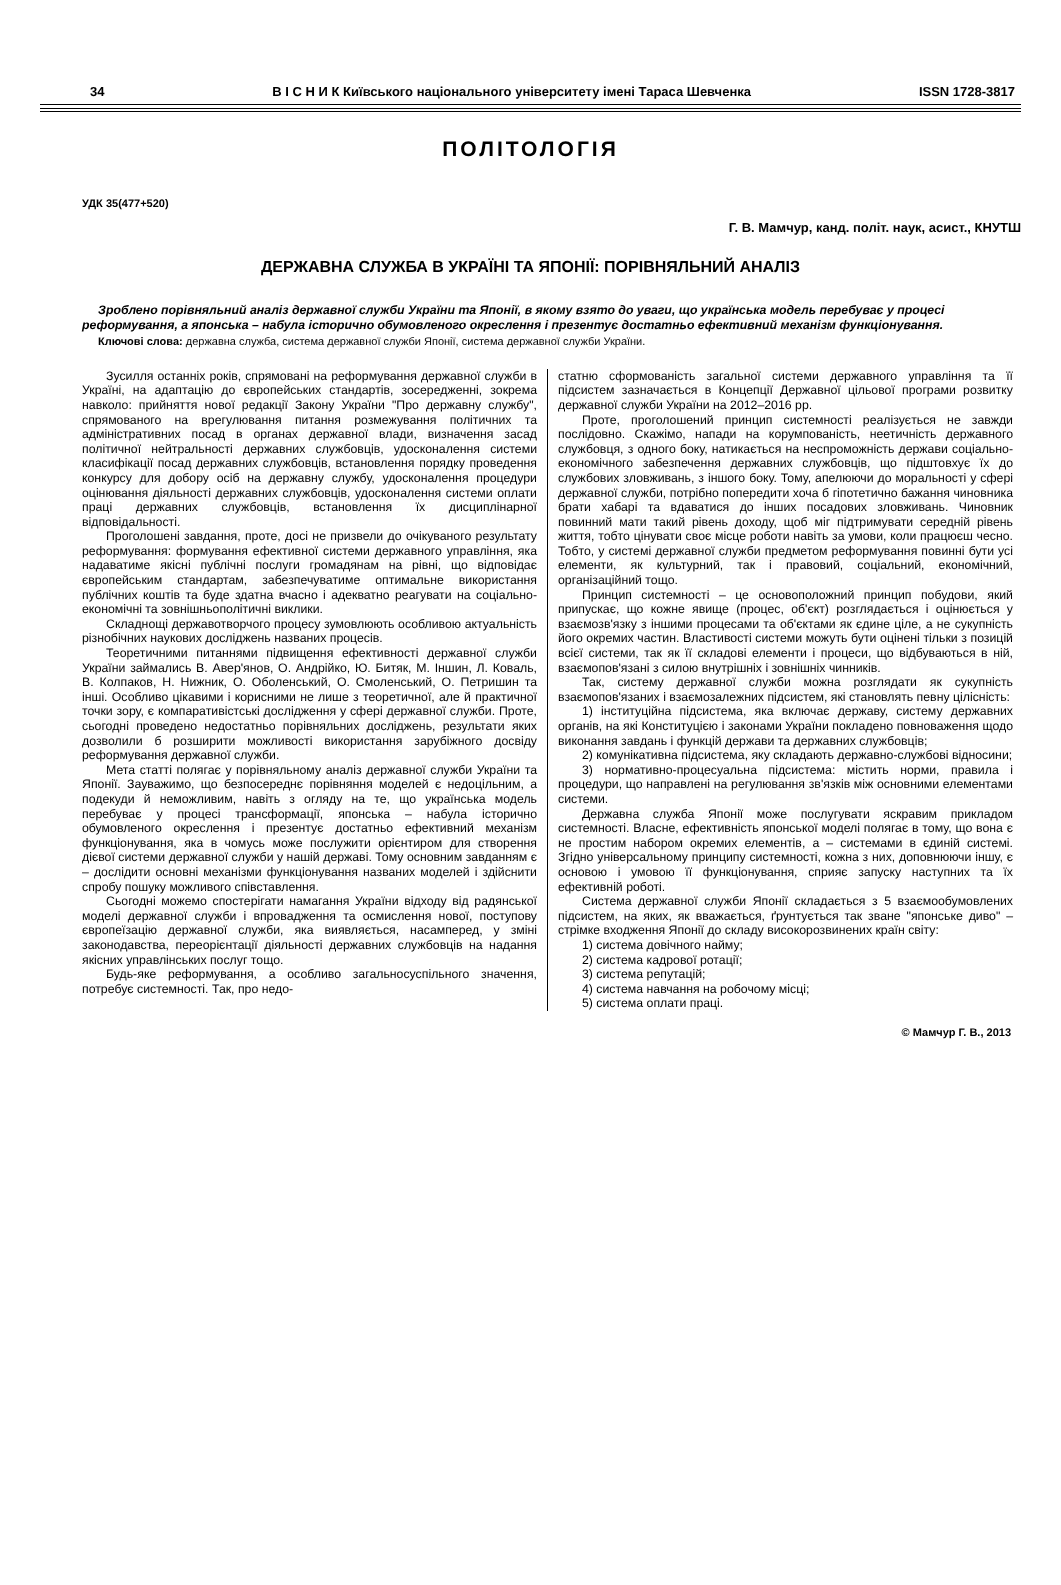34 В І С Н И К Київського національного університету імені Тараса Шевченка ISSN 1728-3817
ПОЛІТОЛОГІЯ
УДК 35(477+520)
Г. В. Мамчур, канд. політ. наук, асист., КНУТШ
ДЕРЖАВНА СЛУЖБА В УКРАЇНІ ТА ЯПОНІЇ: ПОРІВНЯЛЬНИЙ АНАЛІЗ
Зроблено порівняльний аналіз державної служби України та Японії, в якому взято до уваги, що українська модель перебуває у процесі реформування, а японська – набула історично обумовленого окреслення і презентує достатньо ефективний механізм функціонування.
Ключові слова: державна служба, система державної служби Японії, система державної служби України.
Зусилля останніх років, спрямовані на реформування державної служби в Україні, на адаптацію до європейських стандартів, зосередженні, зокрема навколо: прийняття нової редакції Закону України "Про державну службу", спрямованого на врегулювання питання розмежування політичних та адміністративних посад в органах державної влади, визначення засад політичної нейтральності державних службовців, удосконалення системи класифікації посад державних службовців, встановлення порядку проведення конкурсу для добору осіб на державну службу, удосконалення процедури оцінювання діяльності державних службовців, удосконалення системи оплати праці державних службовців, встановлення їх дисциплінарної відповідальності.
Проголошені завдання, проте, досі не призвели до очікуваного результату реформування: формування ефективної системи державного управління, яка надаватиме якісні публічні послуги громадянам на рівні, що відповідає європейським стандартам, забезпечуватиме оптимальне використання публічних коштів та буде здатна вчасно і адекватно реагувати на соціально-економічні та зовнішньополітичні виклики.
Складнощі державотворчого процесу зумовлюють особливою актуальність різнобічних наукових досліджень названих процесів.
Теоретичними питаннями підвищення ефективності державної служби України займались В. Авер'янов, О. Андрійко, Ю. Битяк, М. Іншин, Л. Коваль, В. Колпаков, Н. Нижник, О. Оболенський, О. Смоленський, О. Петришин та інші. Особливо цікавими і корисними не лише з теоретичної, але й практичної точки зору, є компаративістські дослідження у сфері державної служби. Проте, сьогодні проведено недостатньо порівняльних досліджень, результати яких дозволили б розширити можливості використання зарубіжного досвіду реформування державної служби.
Мета статті полягає у порівняльному аналіз державної служби України та Японії. Зауважимо, що безпосереднє порівняння моделей є недоцільним, а подекуди й неможливим, навіть з огляду на те, що українська модель перебуває у процесі трансформації, японська – набула історично обумовленого окреслення і презентує достатньо ефективний механізм функціонування, яка в чомусь може послужити орієнтиром для створення дієвої системи державної служби у нашій державі. Тому основним завданням є – дослідити основні механізми функціонування названих моделей і здійснити спробу пошуку можливого співставлення.
Сьогодні можемо спостерігати намагання України відходу від радянської моделі державної служби і впровадження та осмислення нової, поступову європеїзацію державної служби, яка виявляється, насамперед, у зміні законодавства, переорієнтації діяльності державних службовців на надання якісних управлінських послуг тощо.
Будь-яке реформування, а особливо загальносуспільного значення, потребує системності. Так, про недо-
статню сформованість загальної системи державного управління та її підсистем зазначається в Концепції Державної цільової програми розвитку державної служби України на 2012–2016 рр.
Проте, проголошений принцип системності реалізується не завжди послідовно. Скажімо, напади на корумпованість, неетичність державного службовця, з одного боку, натикається на неспроможність держави соціально-економічного забезпечення державних службовців, що підштовхує їх до службових зловживань, з іншого боку. Тому, апелюючи до моральності у сфері державної служби, потрібно попередити хоча б гіпотетично бажання чиновника брати хабарі та вдаватися до інших посадових зловживань. Чиновник повинний мати такий рівень доходу, щоб міг підтримувати середній рівень життя, тобто цінувати своє місце роботи навіть за умови, коли працюєш чесно. Тобто, у системі державної служби предметом реформування повинні бути усі елементи, як культурний, так і правовий, соціальний, економічний, організаційний тощо.
Принцип системності – це основоположний принцип побудови, який припускає, що кожне явище (процес, об'єкт) розглядається і оцінюється у взаємозв'язку з іншими процесами та об'єктами як єдине ціле, а не сукупність його окремих частин. Властивості системи можуть бути оцінені тільки з позицій всієї системи, так як її складові елементи і процеси, що відбуваються в ній, взаємопов'язані з силою внутрішніх і зовнішніх чинників.
Так, систему державної служби можна розглядати як сукупність взаємопов'язаних і взаємозалежних підсистем, які становлять певну цілісність:
1) інституційна підсистема, яка включає державу, систему державних органів, на які Конституцією і законами України покладено повноваження щодо виконання завдань і функцій держави та державних службовців;
2) комунікативна підсистема, яку складають державно-службові відносини;
3) нормативно-процесуальна підсистема: містить норми, правила і процедури, що направлені на регулювання зв'язків між основними елементами системи.
Державна служба Японії може послугувати яскравим прикладом системності. Власне, ефективність японської моделі полягає в тому, що вона є не простим набором окремих елементів, а – системами в єдиній системі. Згідно універсальному принципу системності, кожна з них, доповнюючи іншу, є основою і умовою її функціонування, сприяє запуску наступних та їх ефективній роботі.
Система державної служби Японії складається з 5 взаємообумовлених підсистем, на яких, як вважається, ґрунтується так зване "японське диво" – стрімке входження Японії до складу високорозвинених країн світу:
1) система довічного найму;
2) система кадрової ротації;
3) система репутацій;
4) система навчання на робочому місці;
5) система оплати праці.
© Мамчур Г. В., 2013